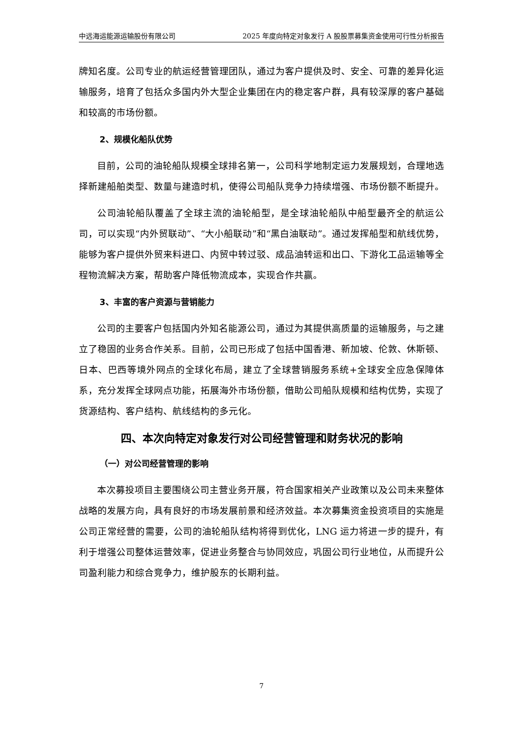中远海运能源运输股份有限公司 2025 年度向特定对象发行 A 股股票募集资金使用可行性分析报告
牌知名度。公司专业的航运经营管理团队，通过为客户提供及时、安全、可靠的差异化运输服务，培育了包括众多国内外大型企业集团在内的稳定客户群，具有较深厚的客户基础和较高的市场份额。
2、规模化船队优势
目前，公司的油轮船队规模全球排名第一，公司科学地制定运力发展规划，合理地选择新建船舶类型、数量与建造时机，使得公司船队竞争力持续增强、市场份额不断提升。
公司油轮船队覆盖了全球主流的油轮船型，是全球油轮船队中船型最齐全的航运公司，可以实现“内外贸联动”、“大小船联动”和“黑白油联动”。通过发挥船型和航线优势，能够为客户提供外贸来料进口、内贸中转过驳、成品油转运和出口、下游化工品运输等全程物流解决方案，帮助客户降低物流成本，实现合作共赢。
3、丰富的客户资源与营销能力
公司的主要客户包括国内外知名能源公司，通过为其提供高质量的运输服务，与之建立了稳固的业务合作关系。目前，公司已形成了包括中国香港、新加坡、伦敦、休斯顿、日本、巴西等境外网点的全球化布局，建立了全球营销服务系统+全球安全应急保障体系，充分发挥全球网点功能，拓展海外市场份额，借助公司船队规模和结构优势，实现了货源结构、客户结构、航线结构的多元化。
四、本次向特定对象发行对公司经营管理和财务状况的影响
（一）对公司经营管理的影响
本次募投项目主要围绕公司主营业务开展，符合国家相关产业政策以及公司未来整体战略的发展方向，具有良好的市场发展前景和经济效益。本次募集资金投资项目的实施是公司正常经营的需要，公司的油轮船队结构将得到优化，LNG 运力将进一步的提升，有利于增强公司整体运营效率，促进业务整合与协同效应，巩固公司行业地位，从而提升公司盈利能力和综合竞争力，维护股东的长期利益。
7